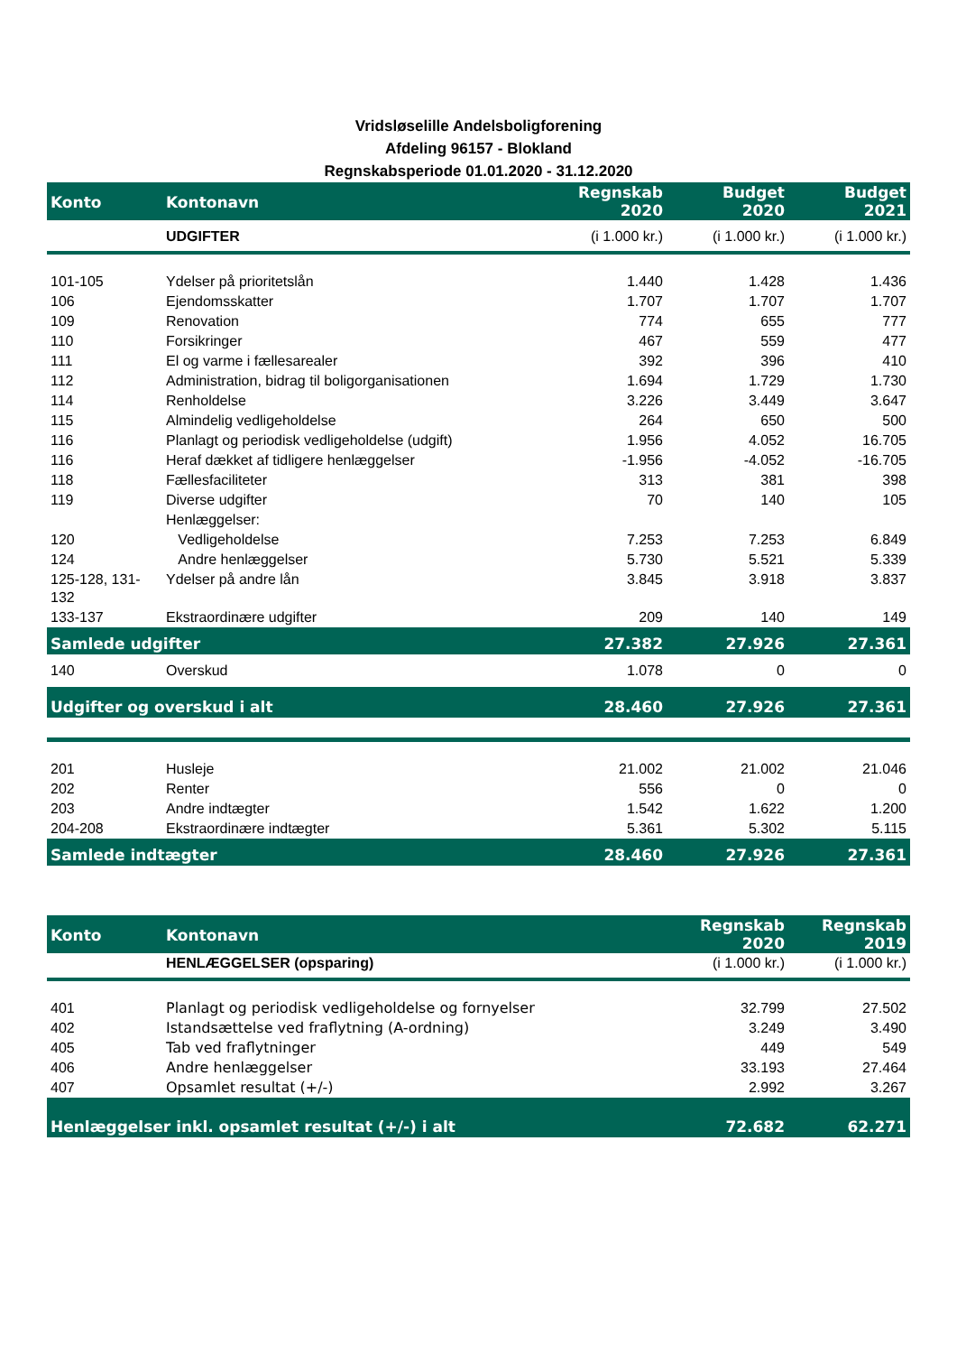Vridsløselille Andelsboligforening
Afdeling 96157 - Blokland
Regnskabsperiode 01.01.2020 - 31.12.2020
| Konto | Kontonavn | Regnskab 2020 | Budget 2020 | Budget 2021 |
| --- | --- | --- | --- | --- |
| | UDGIFTER | (i 1.000 kr.) | (i 1.000 kr.) | (i 1.000 kr.) |
| 101-105 | Ydelser på prioritetslån | 1.440 | 1.428 | 1.436 |
| 106 | Ejendomsskatter | 1.707 | 1.707 | 1.707 |
| 109 | Renovation | 774 | 655 | 777 |
| 110 | Forsikringer | 467 | 559 | 477 |
| 111 | El og varme i fællesarealer | 392 | 396 | 410 |
| 112 | Administration, bidrag til boligorganisationen | 1.694 | 1.729 | 1.730 |
| 114 | Renholdelse | 3.226 | 3.449 | 3.647 |
| 115 | Almindelig vedligeholdelse | 264 | 650 | 500 |
| 116 | Planlagt og periodisk vedligeholdelse (udgift) | 1.956 | 4.052 | 16.705 |
| 116 | Heraf dækket af tidligere henlæggelser | -1.956 | -4.052 | -16.705 |
| 118 | Fællesfaciliteter | 313 | 381 | 398 |
| 119 | Diverse udgifter | 70 | 140 | 105 |
| | Henlæggelser: | | | |
| 120 | Vedligeholdelse | 7.253 | 7.253 | 6.849 |
| 124 | Andre henlæggelser | 5.730 | 5.521 | 5.339 |
| 125-128, 131- 132 | Ydelser på andre lån | 3.845 | 3.918 | 3.837 |
| 133-137 | Ekstraordinære udgifter | 209 | 140 | 149 |
| Samlede udgifter | | 27.382 | 27.926 | 27.361 |
| 140 | Overskud | 1.078 | 0 | 0 |
| Udgifter og overskud i alt | | 28.460 | 27.926 | 27.361 |
| 201 | Husleje | 21.002 | 21.002 | 21.046 |
| 202 | Renter | 556 | 0 | 0 |
| 203 | Andre indtægter | 1.542 | 1.622 | 1.200 |
| 204-208 | Ekstraordinære indtægter | 5.361 | 5.302 | 5.115 |
| Samlede indtægter | | 28.460 | 27.926 | 27.361 |
| Konto | Kontonavn | Regnskab 2020 | Regnskab 2019 |
| --- | --- | --- | --- |
| | HENLÆGGELSER (opsparing) | (i 1.000 kr.) | (i 1.000 kr.) |
| 401 | Planlagt og periodisk vedligeholdelse og fornyelser | 32.799 | 27.502 |
| 402 | Istandsættelse ved fraflytning (A-ordning) | 3.249 | 3.490 |
| 405 | Tab ved fraflytninger | 449 | 549 |
| 406 | Andre henlæggelser | 33.193 | 27.464 |
| 407 | Opsamlet resultat (+/-) | 2.992 | 3.267 |
| Henlæggelser inkl. opsamlet resultat (+/-) i alt | | 72.682 | 62.271 |